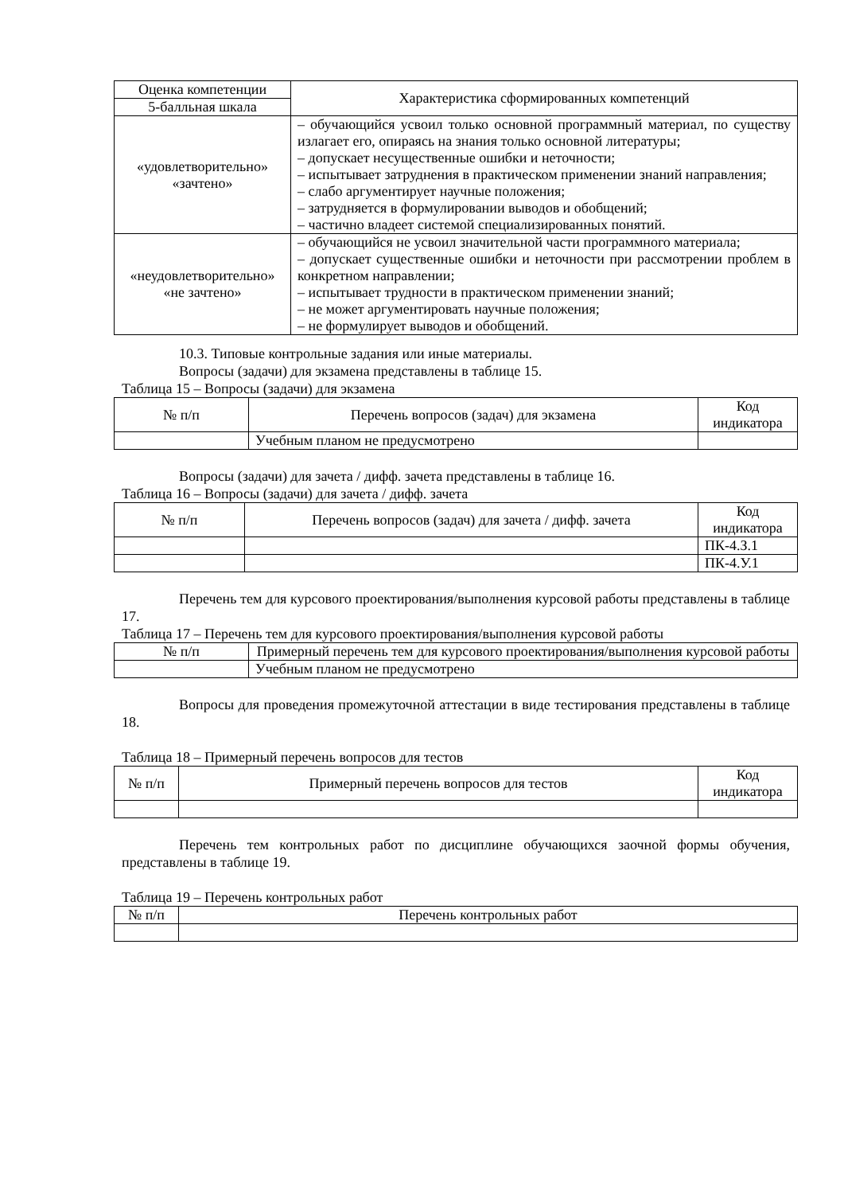| Оценка компетенции | Характеристика сформированных компетенций |
| --- | --- |
| 5-балльная шкала | |
| «удовлетворительно» «зачтено» | – обучающийся усвоил только основной программный материал, по существу излагает его, опираясь на знания только основной литературы; – допускает несущественные ошибки и неточности; – испытывает затруднения в практическом применении знаний направления; – слабо аргументирует научные положения; – затрудняется в формулировании выводов и обобщений; – частично владеет системой специализированных понятий. |
| «неудовлетворительно» «не зачтено» | – обучающийся не усвоил значительной части программного материала; – допускает существенные ошибки и неточности при рассмотрении проблем в конкретном направлении; – испытывает трудности в практическом применении знаний; – не может аргументировать научные положения; – не формулирует выводов и обобщений. |
10.3. Типовые контрольные задания или иные материалы.
Вопросы (задачи) для экзамена представлены в таблице 15.
Таблица 15 – Вопросы (задачи) для экзамена
| № п/п | Перечень вопросов (задач) для экзамена | Код индикатора |
| --- | --- | --- |
| | Учебным планом не предусмотрено | |
Вопросы (задачи) для зачета / дифф. зачета представлены в таблице 16.
Таблица 16 – Вопросы (задачи) для зачета / дифф. зачета
| № п/п | Перечень вопросов (задач) для зачета / дифф. зачета | Код индикатора |
| --- | --- | --- |
| | | ПК-4.З.1 |
| | | ПК-4.У.1 |
Перечень тем для курсового проектирования/выполнения курсовой работы представлены в таблице 17.
Таблица 17 – Перечень тем для курсового проектирования/выполнения курсовой работы
| № п/п | Примерный перечень тем для курсового проектирования/выполнения курсовой работы |
| --- | --- |
| | Учебным планом не предусмотрено |
Вопросы для проведения промежуточной аттестации в виде тестирования представлены в таблице 18.
Таблица 18 – Примерный перечень вопросов для тестов
| № п/п | Примерный перечень вопросов для тестов | Код индикатора |
| --- | --- | --- |
Перечень тем контрольных работ по дисциплине обучающихся заочной формы обучения, представлены в таблице 19.
Таблица 19 – Перечень контрольных работ
| № п/п | Перечень контрольных работ |
| --- | --- |